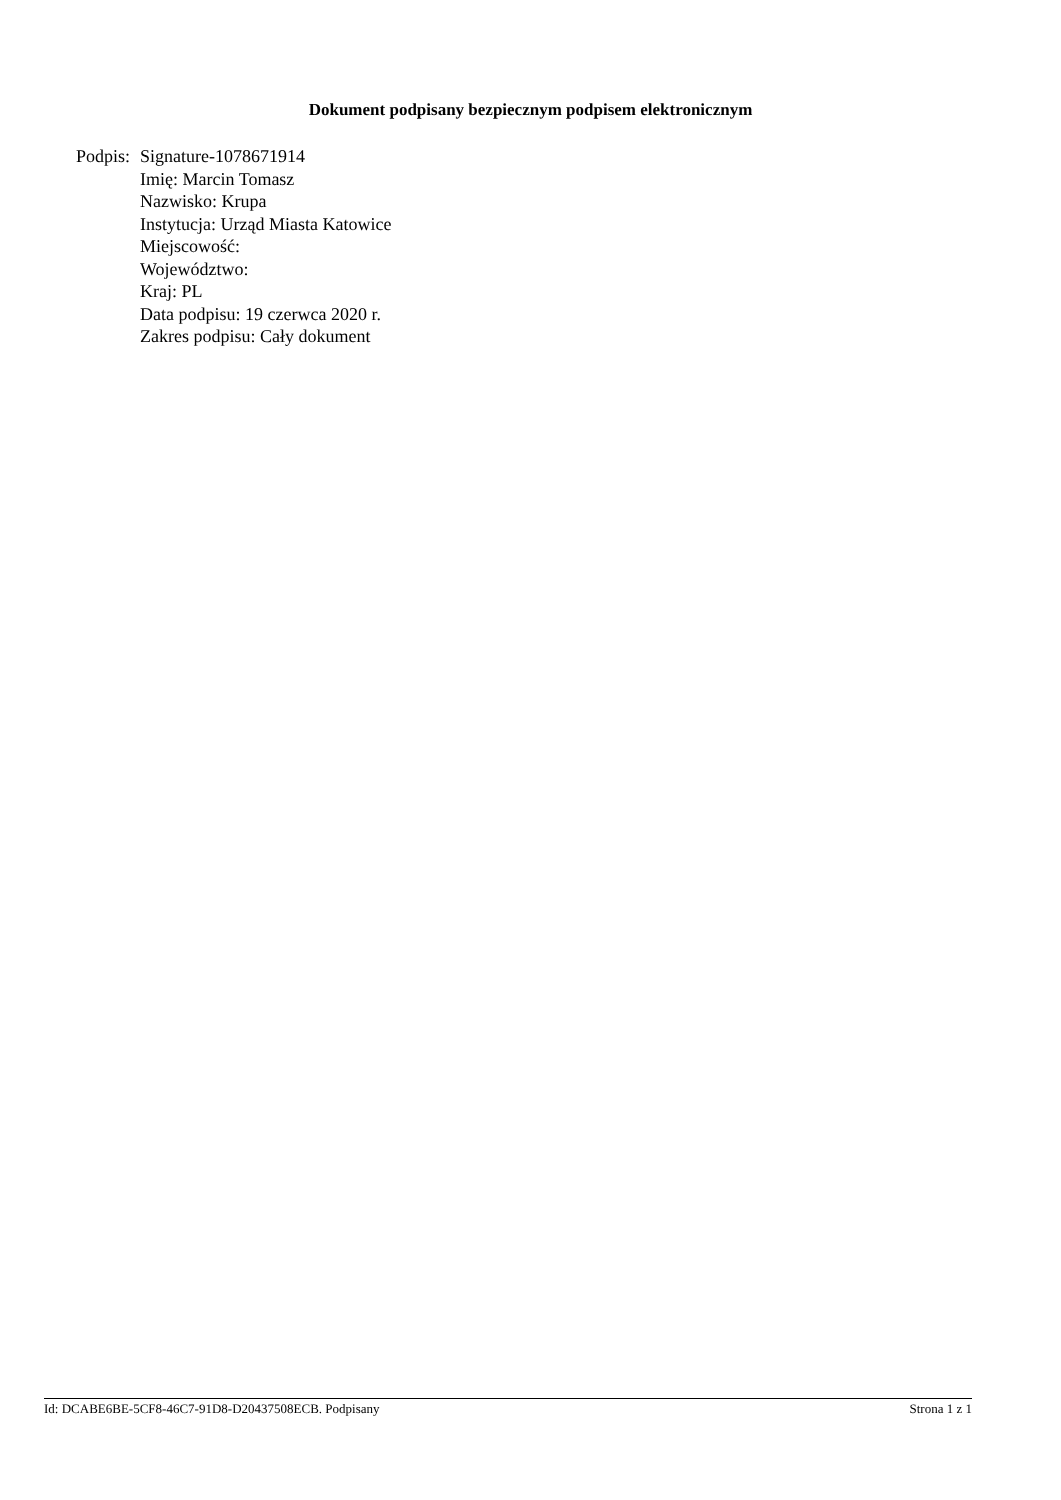Dokument podpisany bezpiecznym podpisem elektronicznym
Podpis:
Signature-1078671914
Imię: Marcin Tomasz
Nazwisko: Krupa
Instytucja: Urząd Miasta Katowice
Miejscowość:
Województwo:
Kraj: PL
Data podpisu: 19 czerwca 2020 r.
Zakres podpisu: Cały dokument
Id: DCABE6BE-5CF8-46C7-91D8-D20437508ECB. Podpisany Strona 1 z 1